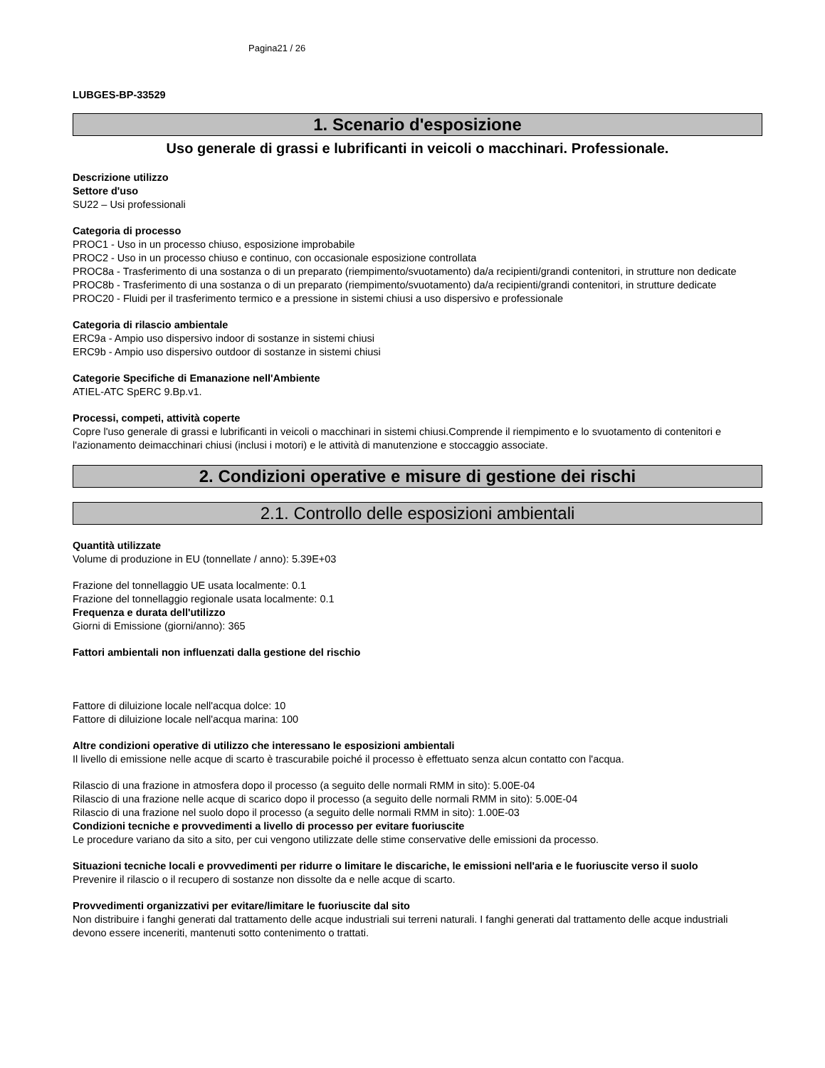Pagina21 / 26
LUBGES-BP-33529
1. Scenario d'esposizione
Uso generale di grassi e lubrificanti in veicoli o macchinari. Professionale.
Descrizione utilizzo
Settore d'uso
SU22 – Usi professionali
Categoria di processo
PROC1 - Uso in un processo chiuso, esposizione improbabile
PROC2 - Uso in un processo chiuso e continuo, con occasionale esposizione controllata
PROC8a - Trasferimento di una sostanza o di un preparato (riempimento/svuotamento) da/a recipienti/grandi contenitori, in strutture non dedicate
PROC8b - Trasferimento di una sostanza o di un preparato (riempimento/svuotamento) da/a recipienti/grandi contenitori, in strutture dedicate
PROC20 - Fluidi per il trasferimento termico e a pressione in sistemi chiusi a uso dispersivo e professionale
Categoria di rilascio ambientale
ERC9a - Ampio uso dispersivo indoor di sostanze in sistemi chiusi
ERC9b - Ampio uso dispersivo outdoor di sostanze in sistemi chiusi
Categorie Specifiche di Emanazione nell'Ambiente
ATIEL-ATC SpERC 9.Bp.v1.
Processi, competi, attività coperte
Copre l'uso generale di grassi e lubrificanti in veicoli o macchinari in sistemi chiusi.Comprende il riempimento e lo svuotamento di contenitori e l'azionamento deimacchinari chiusi (inclusi i motori) e le attività di manutenzione e stoccaggio associate.
2. Condizioni operative e misure di gestione dei rischi
2.1. Controllo delle esposizioni ambientali
Quantità utilizzate
Volume di produzione in EU (tonnellate / anno): 5.39E+03
Frazione del tonnellaggio UE usata localmente: 0.1
Frazione del tonnellaggio regionale usata localmente: 0.1
Frequenza e durata dell'utilizzo
Giorni di Emissione (giorni/anno): 365
Fattori ambientali non influenzati dalla gestione del rischio
Fattore di diluizione locale nell'acqua dolce: 10
Fattore di diluizione locale nell'acqua marina: 100
Altre condizioni operative di utilizzo che interessano le esposizioni ambientali
Il livello di emissione nelle acque di scarto è trascurabile poiché il processo è effettuato senza alcun contatto con l'acqua.
Rilascio di una frazione in atmosfera dopo il processo (a seguito delle normali RMM in sito): 5.00E-04
Rilascio di una frazione nelle acque di scarico dopo il processo (a seguito delle normali RMM in sito): 5.00E-04
Rilascio di una frazione nel suolo dopo il processo (a seguito delle normali RMM in sito): 1.00E-03
Condizioni tecniche e provvedimenti a livello di processo per evitare fuoriuscite
Le procedure variano da sito a sito, per cui vengono utilizzate delle stime conservative delle emissioni da processo.
Situazioni tecniche locali e provvedimenti per ridurre o limitare le discariche, le emissioni nell'aria e le fuoriuscite verso il suolo
Prevenire il rilascio o il recupero di sostanze non dissolte da e nelle acque di scarto.
Provvedimenti organizzativi per evitare/limitare le fuoriuscite dal sito
Non distribuire i fanghi generati dal trattamento delle acque industriali sui terreni naturali. I fanghi generati dal trattamento delle acque industriali devono essere inceneriti, mantenuti sotto contenimento o trattati.